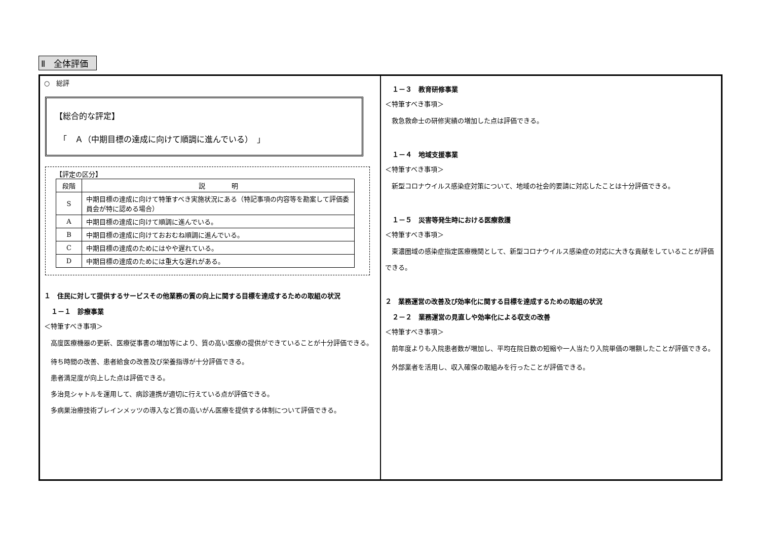Ⅱ　全体評価
○　総評
【総合的な評定】
　「　Ａ（中期目標の達成に向けて順調に進んでいる）　」
【評定の区分】
| 段階 | 説 明 |
| --- | --- |
| S | 中期目標の達成に向けて特筆すべき実施状況にある（特記事項の内容等を勘案して評価委員会が特に認める場合） |
| A | 中期目標の達成に向けて順調に進んでいる。 |
| B | 中期目標の達成に向けておおむね順調に進んでいる。 |
| C | 中期目標の達成のためにはやや遅れている。 |
| D | 中期目標の達成のためには重大な遅れがある。 |
１　住民に対して提供するサービスその他業務の質の向上に関する目標を達成するための取組の状況
１－１　診療事業
＜特筆すべき事項＞
　高度医療機器の更新、医療従事書の増加等により、質の高い医療の提供ができていることが十分評価できる。
　待ち時間の改善、患者給食の改善及び栄養指導が十分評価できる。
　患者満足度が向上した点は評価できる。
　多治見シャトルを運用して、病診連携が適切に行えている点が評価できる。
　多病巣治療技術ブレインメッツの導入など質の高いがん医療を提供する体制について評価できる。
１－３　教育研修事業
＜特筆すべき事項＞
　救急救命士の研修実績の増加した点は評価できる。
１－４　地域支援事業
＜特筆すべき事項＞
　新型コロナウイルス感染症対策について、地域の社会的要請に対応したことは十分評価できる。
１－５　災害等発生時における医療救護
＜特筆すべき事項＞
　東濃圏域の感染症指定医療機関として、新型コロナウイルス感染症の対応に大きな貢献をしていることが評価できる。
２　業務運営の改善及び効率化に関する目標を達成するための取組の状況
２－２　業務運営の見直しや効率化による収支の改善
＜特筆すべき事項＞
　前年度よりも入院患者数が増加し、平均在院日数の短縮や一人当たり入院単価の増額したことが評価できる。
　外部業者を活用し、収入確保の取組みを行ったことが評価できる。